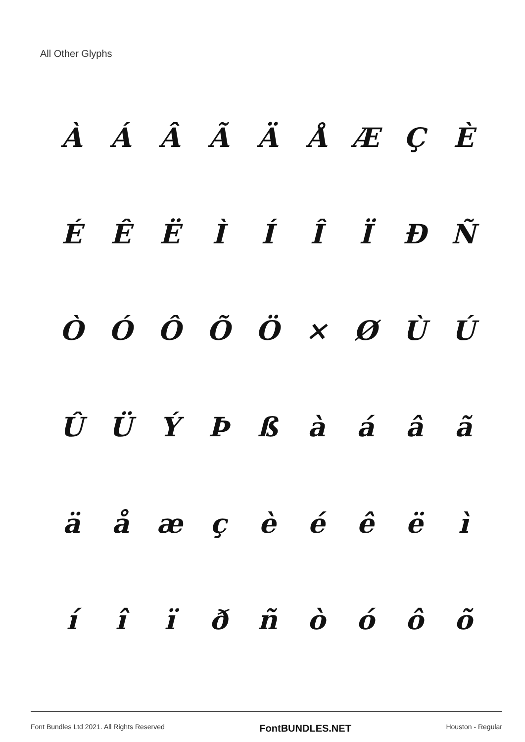All Other Glyphs
| À | Á | Â | Ã | Ä | Å | Æ | Ç | È |
| É | Ê | Ë | Ì | Í | Î | Ï | Ð | Ñ |
| Ò | Ó | Ô | Õ | Ö | × | Ø | Ù | Ú |
| Û | Ü | Ý | Þ | ß | à | á | â | ã |
| ä | å | æ | ç | è | é | ê | ë | ì |
| í | î | ï | ð | ñ | ò | ó | ô | õ |
Font Bundles Ltd 2021. All Rights Reserved FontBUNDLES.NET Houston - Regular